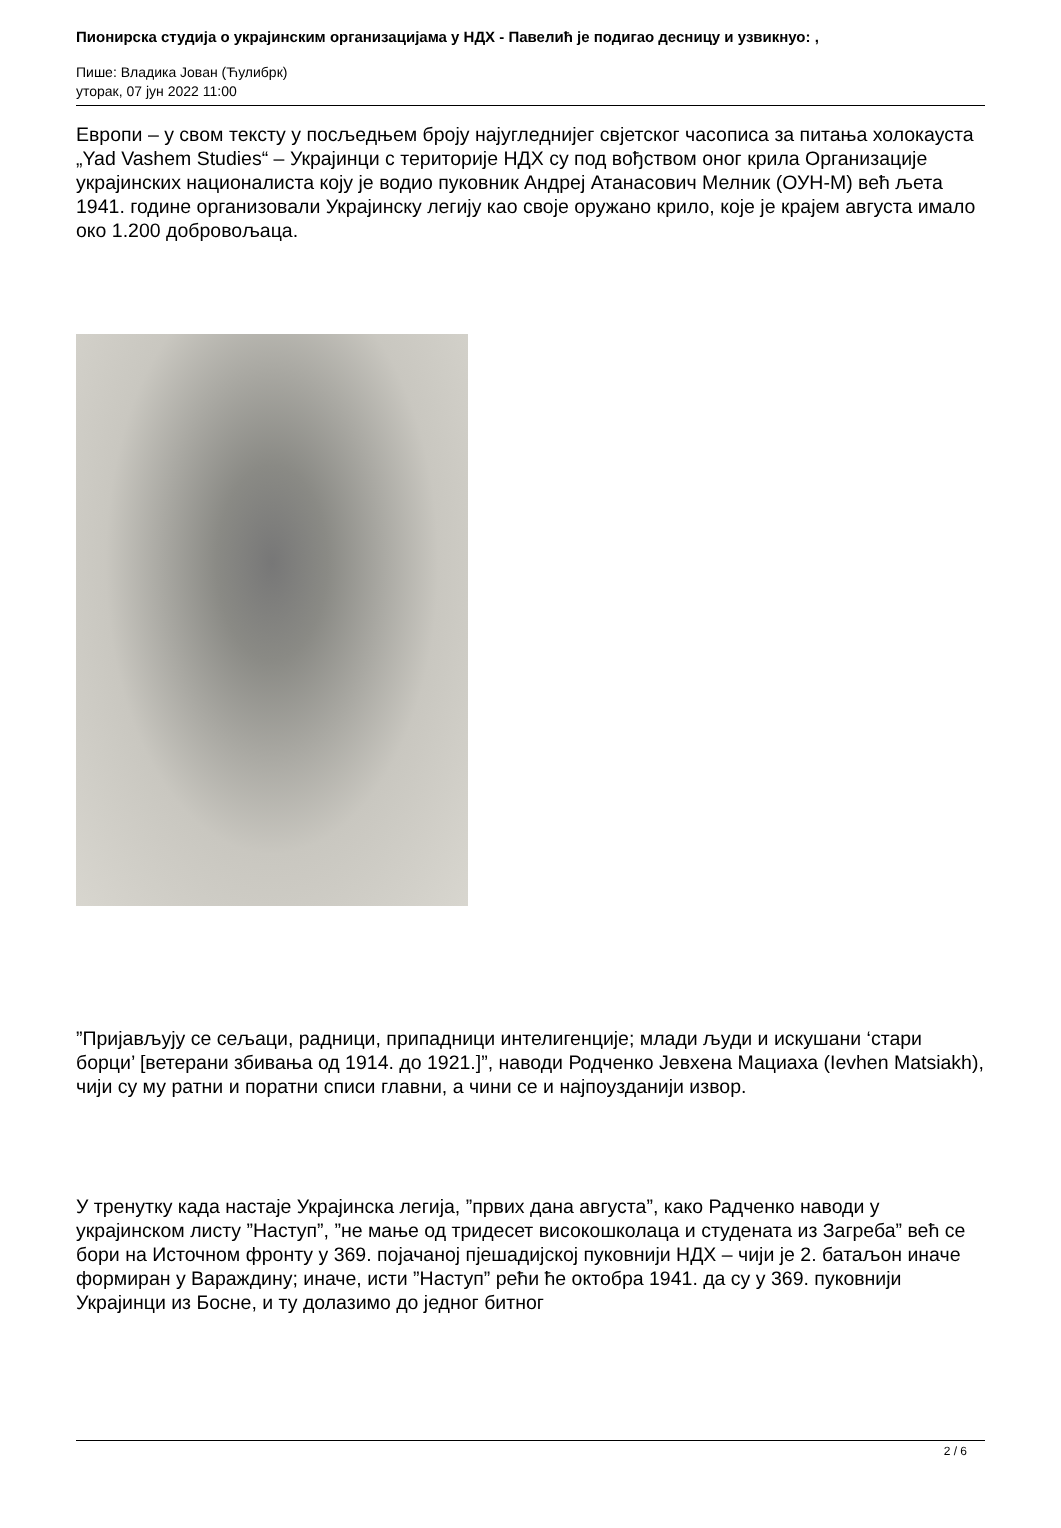Пионирска студија о украјинским организацијама у НДХ - Павелић је подигао десницу и узвикнуо: ,
Пише: Владика Јован (Ћулибрк)
уторак, 07 јун 2022 11:00
Европи – у свом тексту у посљедњем броју најугледнијег свјетског часописа за питања холокауста „Yad Vashem Studies“ – Украјинци с територије НДХ су под вођством оног крила Организације украјинских националиста коју је водио пуковник Андреј Атанасович Мелник (ОУН-М) већ љета 1941. године организовали Украјинску легију као своје оружано крило, које је крајем августа имало око 1.200 добровољаца.
”Пријављују се сељаци, радници, припадници интелигенције; млади људи и искушани ‘стари борци’ [ветерани збивања од 1914. до 1921.]”, наводи Родченко Јевхена Мациаха (Ievhen Matsiakh), чији су му ратни и поратни списи главни, а чини се и најпоузданији извор.
У тренутку када настаје Украјинска легија, ”првих дана августа”, како Радченко наводи у украјинском листу ”Наступ”, ”не мање од тридесет високошколаца и студената из Загреба” већ се бори на Источном фронту у 369. појачаној пјешадијској пуковнији НДХ – чији је 2. батаљон иначе формиран у Вараждину; иначе, исти ”Наступ” рећи ће октобра 1941. да су у 369. пуковнији Украјинци из Босне, и ту долазимо до једног битног
2 / 6